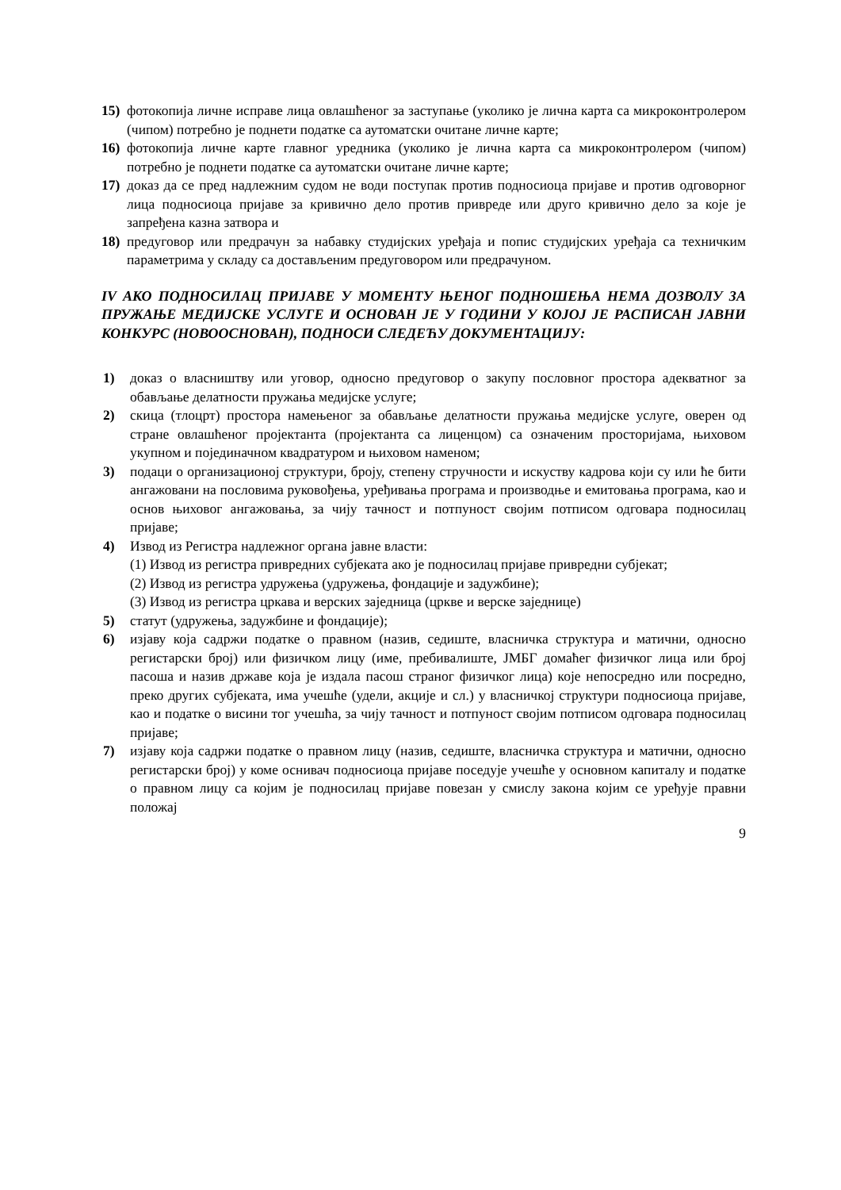15) фотокопија личне исправе лица овлашћеног за заступање (уколико је лична карта са микроконтролером (чипом) потребно је поднети податке са аутоматски очитане личне карте;
16) фотокопија личне карте главног уредника (уколико је лична карта са микроконтролером (чипом) потребно је поднети податке са аутоматски очитане личне карте;
17) доказ да се пред надлежним судом не води поступак против подносиоца пријаве и против одговорног лица подносиоца пријаве за кривично дело против привреде или друго кривично дело за које је запређена казна затвора и
18) предуговор или предрачун за набавку студијских уређаја и попис студијских уређаја са техничким параметрима у складу са достављеним предуговором или предрачуном.
IV АКО ПОДНОСИЛАЦ ПРИЈАВЕ У МОМЕНТУ ЊЕНОГ ПОДНОШЕЊА НЕМА ДОЗВОЛУ ЗА ПРУЖАЊЕ МЕДИЈСКЕ УСЛУГЕ И ОСНОВАН ЈЕ У ГОДИНИ У КОЈОЈ ЈЕ РАСПИСАН ЈАВНИ КОНКУРС (НОВООСНОВАН), ПОДНОСИ СЛЕДЕЋУ ДОКУМЕНТАЦИЈУ:
1) доказ о власништву или уговор, односно предуговор о закупу пословног простора адекватног за обављање делатности пружања медијске услуге;
2) скица (тлоцрт) простора намењеног за обављање делатности пружања медијске услуге, оверен од стране овлашћеног пројектанта (пројектанта са лиценцом) са означеним просторијама, њиховом укупном и појединачном квадратуром и њиховом наменом;
3) подаци о организационој структури, броју, степену стручности и искуству кадрова који су или ће бити ангажовани на пословима руковођења, уређивања програма и производње и емитовања програма, као и основ њиховог ангажовања, за чију тачност и потпуност својим потписом одговара подносилац пријаве;
4) Извод из Регистра надлежног органа јавне власти:
(1) Извод из регистра привредних субјеката ако је подносилац пријаве привредни субјекат;
(2) Извод из регистра удружења (удружења, фондације и задужбине);
(3) Извод из регистра цркава и верских заједница (цркве и верске заједнице)
5) статут (удружења, задужбине и фондације);
6) изјаву која садржи податке о правном (назив, седиште, власничка структура и матични, односно регистарски број) или физичком лицу (име, пребивалиште, ЈМБГ домаћег физичког лица или број пасоша и назив државе која је издала пасош страног физичког лица) које непосредно или посредно, преко других субјеката, има учешће (удели, акције и сл.) у власничкој структури подносиоца пријаве, као и податке о висини тог учешћа, за чију тачност и потпуност својим потписом одговара подносилац пријаве;
7) изјаву која садржи податке о правном лицу (назив, седиште, власничка структура и матични, односно регистарски број) у коме оснивач подносиоца пријаве поседује учешће у основном капиталу и податке о правном лицу са којим је подносилац пријаве повезан у смислу закона којим се уређује правни положај
9